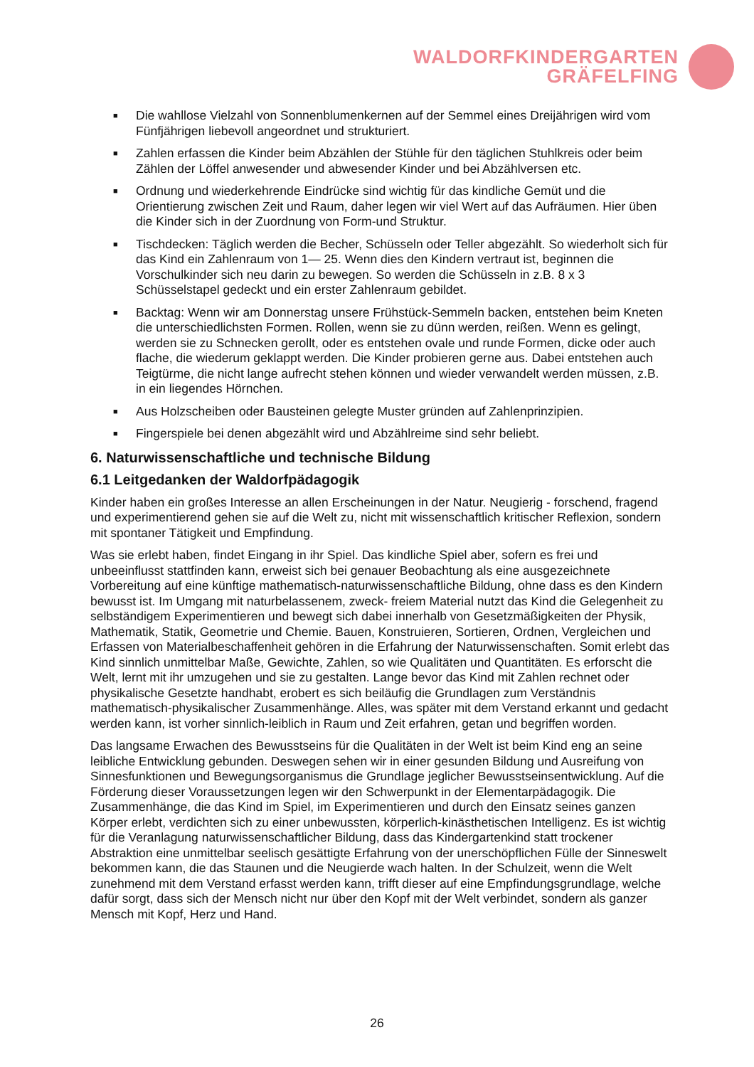WALDORFKINDERGARTEN
GRÄFELFING
■ Die wahllose Vielzahl von Sonnenblumenkernen auf der Semmel eines Dreijährigen wird vom Fünfjährigen liebevoll angeordnet und strukturiert.
■ Zahlen erfassen die Kinder beim Abzählen der Stühle für den täglichen Stuhlkreis oder beim Zählen der Löffel anwesender und abwesender Kinder und bei Abzählversen etc.
■ Ordnung und wiederkehrende Eindrücke sind wichtig für das kindliche Gemüt und die Orientierung zwischen Zeit und Raum, daher legen wir viel Wert auf das Aufräumen. Hier üben die Kinder sich in der Zuordnung von Form-und Struktur.
■ Tischdecken: Täglich werden die Becher, Schüsseln oder Teller abgezählt. So wiederholt sich für das Kind ein Zahlenraum von 1— 25. Wenn dies den Kindern vertraut ist, beginnen die Vorschulkinder sich neu darin zu bewegen. So werden die Schüsseln in z.B. 8 x 3 Schüsselstapel gedeckt und ein erster Zahlenraum gebildet.
■ Backtag: Wenn wir am Donnerstag unsere Frühstück-Semmeln backen, entstehen beim Kneten die unterschiedlichsten Formen. Rollen, wenn sie zu dünn werden, reißen. Wenn es gelingt, werden sie zu Schnecken gerollt, oder es entstehen ovale und runde Formen, dicke oder auch flache, die wiederum geklappt werden. Die Kinder probieren gerne aus. Dabei entstehen auch Teigtürme, die nicht lange aufrecht stehen können und wieder verwandelt werden müssen, z.B. in ein liegendes Hörnchen.
■ Aus Holzscheiben oder Bausteinen gelegte Muster gründen auf Zahlenprinzipien.
■ Fingerspiele bei denen abgezählt wird und Abzählreime sind sehr beliebt.
6. Naturwissenschaftliche und technische Bildung
6.1 Leitgedanken der Waldorfpädagogik
Kinder haben ein großes Interesse an allen Erscheinungen in der Natur. Neugierig - forschend, fragend und experimentierend gehen sie auf die Welt zu, nicht mit wissenschaftlich kritischer Reflexion, sondern mit spontaner Tätigkeit und Empfindung.
Was sie erlebt haben, findet Eingang in ihr Spiel. Das kindliche Spiel aber, sofern es frei und unbeeinflusst stattfinden kann, erweist sich bei genauer Beobachtung als eine ausgezeichnete Vorbereitung auf eine künftige mathematisch-naturwissenschaftliche Bildung, ohne dass es den Kindern bewusst ist. Im Umgang mit naturbelassenem, zweck- freiem Material nutzt das Kind die Gelegenheit zu selbständigem Experimentieren und bewegt sich dabei innerhalb von Gesetzmäßigkeiten der Physik, Mathematik, Statik, Geometrie und Chemie. Bauen, Konstruieren, Sortieren, Ordnen, Vergleichen und Erfassen von Materialbeschaffenheit gehören in die Erfahrung der Naturwissenschaften. Somit erlebt das Kind sinnlich unmittelbar Maße, Gewichte, Zahlen, so wie Qualitäten und Quantitäten. Es erforscht die Welt, lernt mit ihr umzugehen und sie zu gestalten. Lange bevor das Kind mit Zahlen rechnet oder physikalische Gesetzte handhabt, erobert es sich beiläufig die Grundlagen zum Verständnis mathematisch-physikalischer Zusammenhänge. Alles, was später mit dem Verstand erkannt und gedacht werden kann, ist vorher sinnlich-leiblich in Raum und Zeit erfahren, getan und begriffen worden.
Das langsame Erwachen des Bewusstseins für die Qualitäten in der Welt ist beim Kind eng an seine leibliche Entwicklung gebunden. Deswegen sehen wir in einer gesunden Bildung und Ausreifung von Sinnesfunktionen und Bewegungsorganismus die Grundlage jeglicher Bewusstseinsentwicklung. Auf die Förderung dieser Voraussetzungen legen wir den Schwerpunkt in der Elementarpädagogik. Die Zusammenhänge, die das Kind im Spiel, im Experimentieren und durch den Einsatz seines ganzen Körper erlebt, verdichten sich zu einer unbewussten, körperlich-kinästhetischen Intelligenz. Es ist wichtig für die Veranlagung naturwissenschaftlicher Bildung, dass das Kindergartenkind statt trockener Abstraktion eine unmittelbar seelisch gesättigte Erfahrung von der unerschöpflichen Fülle der Sinneswelt bekommen kann, die das Staunen und die Neugierde wach halten. In der Schulzeit, wenn die Welt zunehmend mit dem Verstand erfasst werden kann, trifft dieser auf eine Empfindungsgrundlage, welche dafür sorgt, dass sich der Mensch nicht nur über den Kopf mit der Welt verbindet, sondern als ganzer Mensch mit Kopf, Herz und Hand.
26